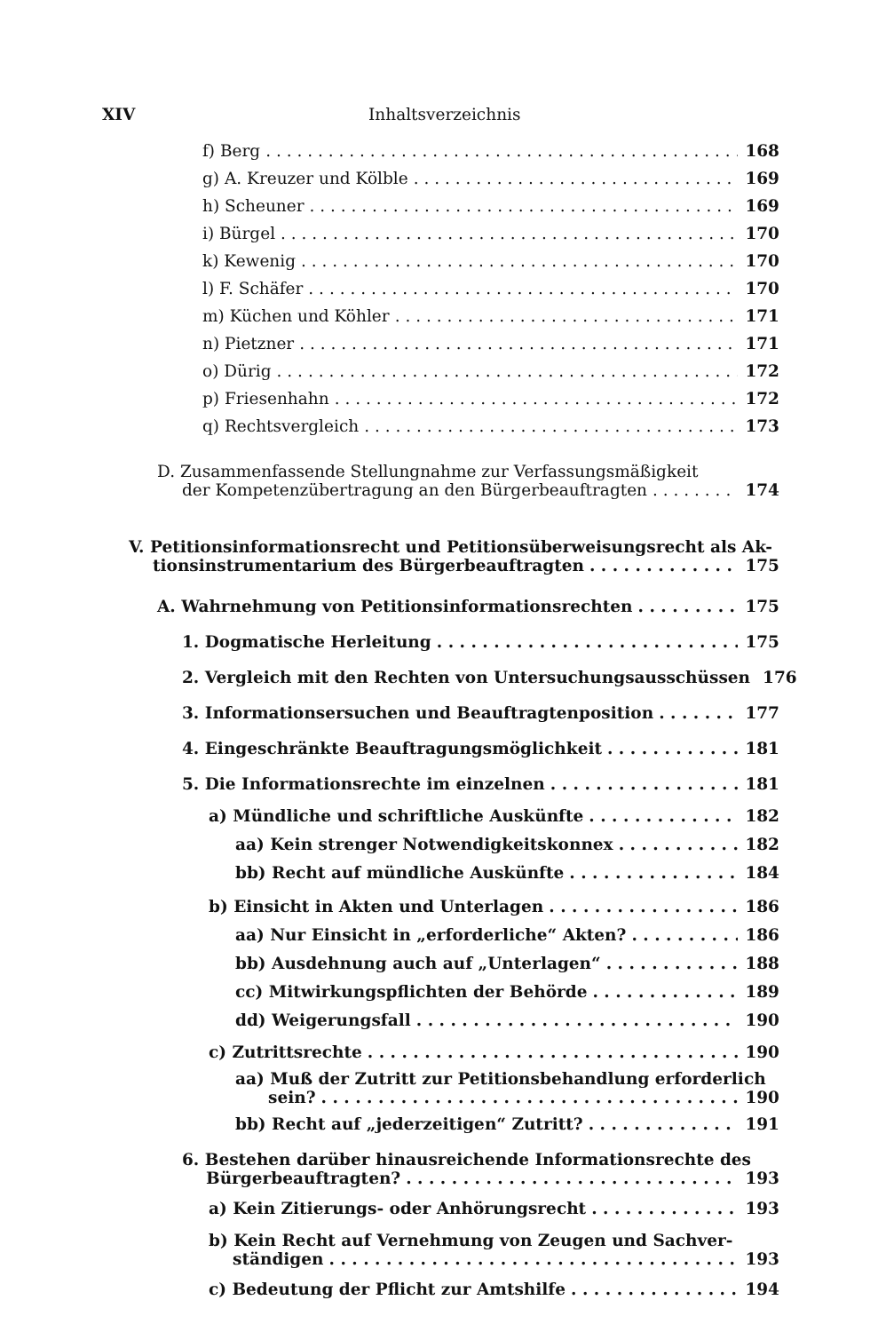XIV Inhaltsverzeichnis
f) Berg 168
g) A. Kreuzer und Kölble 169
h) Scheuner 169
i) Bürgel 170
k) Kewenig 170
l) F. Schäfer 170
m) Küchen und Köhler 171
n) Pietzner 171
o) Dürig 172
p) Friesenhahn 172
q) Rechtsvergleich 173
D. Zusammenfassende Stellungnahme zur Verfassungsmäßigkeit
der Kompetenzübertragung an den Bürgerbeauftragten 174
V. Petitionsinformationsrecht und Petitionsüberweisungsrecht als Ak-
tionsinstrumentarium des Bürgerbeauftragten 175
A. Wahrnehmung von Petitionsinformationsrechten 175
1. Dogmatische Herleitung 175
2. Vergleich mit den Rechten von Untersuchungsausschüssen 176
3. Informationsersuchen und Beauftragtenposition 177
4. Eingeschränkte Beauftragungsmöglichkeit 181
5. Die Informationsrechte im einzelnen 181
a) Mündliche und schriftliche Auskünfte 182
aa) Kein strenger Notwendigkeitskonnex 182
bb) Recht auf mündliche Auskünfte 184
b) Einsicht in Akten und Unterlagen 186
aa) Nur Einsicht in „erforderliche“ Akten? 186
bb) Ausdehnung auch auf „Unterlagen“ 188
cc) Mitwirkungspflichten der Behörde 189
dd) Weigerungsfall 190
c) Zutrittsrechte 190
aa) Muß der Zutritt zur Petitionsbehandlung erforderlich
sein? 190
bb) Recht auf „jederzeitigen“ Zutritt? 191
6. Bestehen darüber hinausreichende Informationsrechte des
Bürgerbeauftragten? 193
a) Kein Zitierungs- oder Anhörungsrecht 193
b) Kein Recht auf Vernehmung von Zeugen und Sachver-
ständigen 193
c) Bedeutung der Pflicht zur Amtshilfe 194